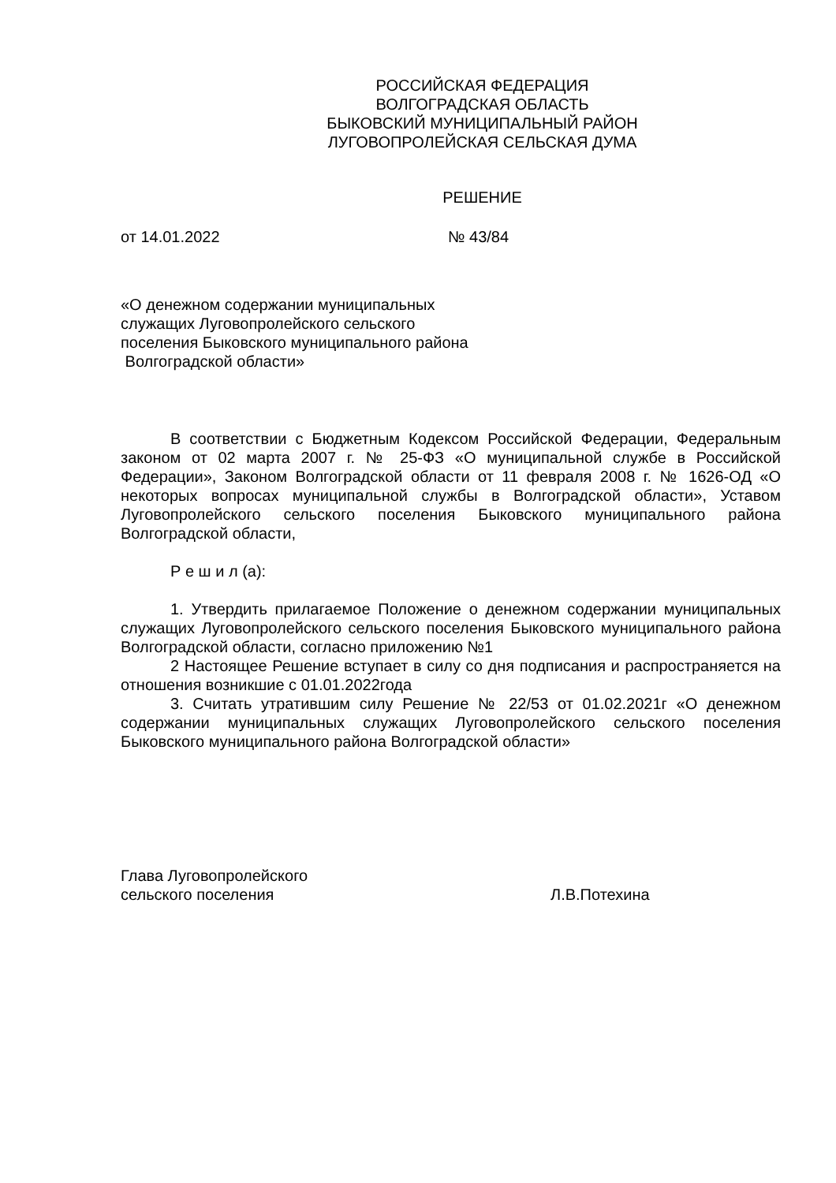РОССИЙСКАЯ ФЕДЕРАЦИЯ
ВОЛГОГРАДСКАЯ ОБЛАСТЬ
БЫКОВСКИЙ МУНИЦИПАЛЬНЫЙ РАЙОН
ЛУГОВОПРОЛЕЙСКАЯ СЕЛЬСКАЯ ДУМА
РЕШЕНИЕ
от 14.01.2022 № 43/84
«О денежном содержании муниципальных
служащих Луговопролейского сельского
поселения Быковского муниципального района
Волгоградской области»
В соответствии с Бюджетным Кодексом Российской Федерации, Федеральным законом от 02 марта 2007 г. № 25-ФЗ «О муниципальной службе в Российской Федерации», Законом Волгоградской области от 11 февраля 2008 г. № 1626-ОД «О некоторых вопросах муниципальной службы в Волгоградской области», Уставом Луговопролейского сельского поселения Быковского муниципального района Волгоградской области,
Р е ш и л (а):
1. Утвердить прилагаемое Положение о денежном содержании муниципальных служащих Луговопролейского сельского поселения Быковского муниципального района Волгоградской области, согласно приложению №1
2 Настоящее Решение вступает в силу со дня подписания и распространяется на отношения возникшие с 01.01.2022года
3. Считать утратившим силу Решение № 22/53 от 01.02.2021г «О денежном содержании муниципальных служащих Луговопролейского сельского поселения Быковского муниципального района Волгоградской области»
Глава Луговопролейского
сельского поселения
Л.В.Потехина